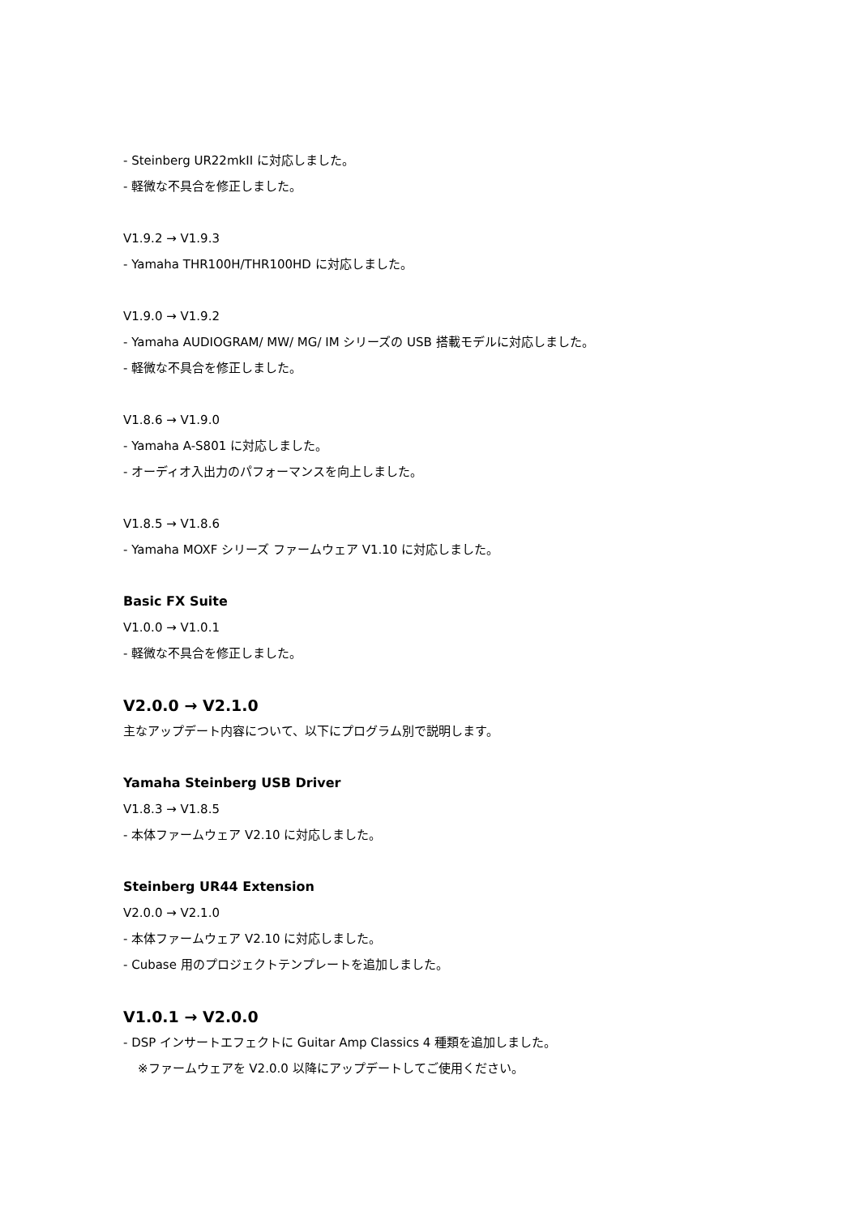- Steinberg UR22mkII に対応しました。
- 軽微な不具合を修正しました。
V1.9.2 → V1.9.3
- Yamaha THR100H/THR100HD に対応しました。
V1.9.0 → V1.9.2
- Yamaha AUDIOGRAM/ MW/ MG/ IM シリーズの USB 搭載モデルに対応しました。
- 軽微な不具合を修正しました。
V1.8.6 → V1.9.0
- Yamaha A-S801 に対応しました。
- オーディオ入出力のパフォーマンスを向上しました。
V1.8.5 → V1.8.6
- Yamaha MOXF シリーズ ファームウェア V1.10 に対応しました。
Basic FX Suite
V1.0.0 → V1.0.1
- 軽微な不具合を修正しました。
V2.0.0 → V2.1.0
主なアップデート内容について、以下にプログラム別で説明します。
Yamaha Steinberg USB Driver
V1.8.3 → V1.8.5
- 本体ファームウェア V2.10 に対応しました。
Steinberg UR44 Extension
V2.0.0 → V2.1.0
- 本体ファームウェア V2.10 に対応しました。
- Cubase 用のプロジェクトテンプレートを追加しました。
V1.0.1 → V2.0.0
- DSP インサートエフェクトに Guitar Amp Classics 4 種類を追加しました。
※ファームウェアを V2.0.0 以降にアップデートしてご使用ください。